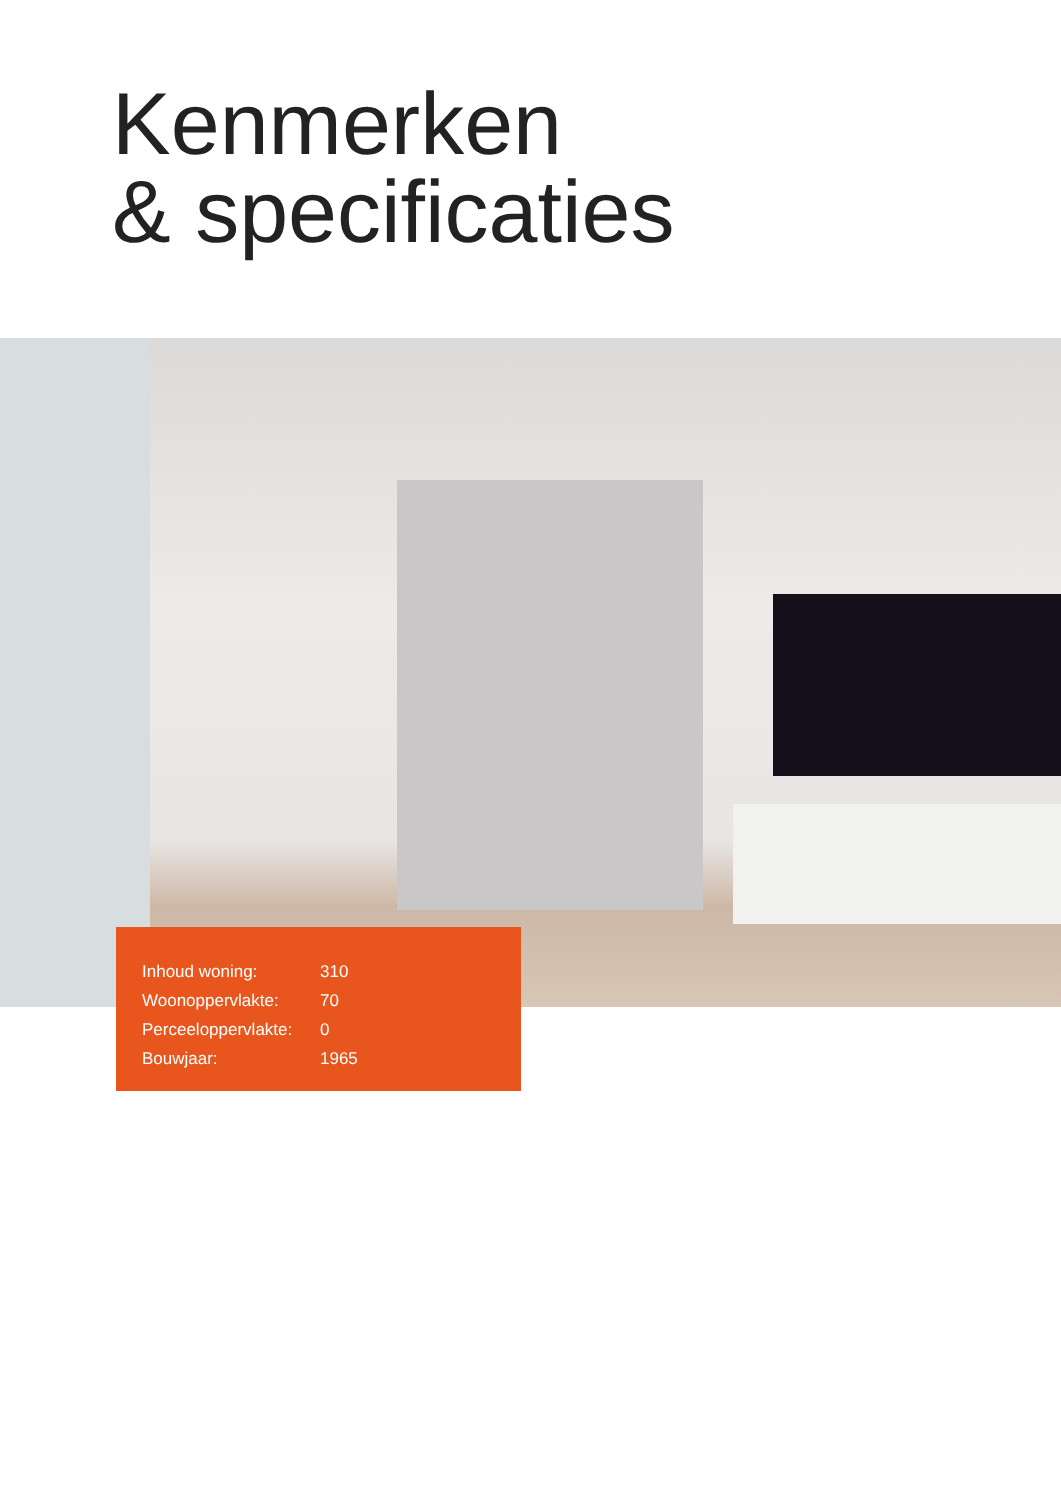Kenmerken
& specificaties
| Inhoud woning: | 310 |
| Woonoppervlakte: | 70 |
| Perceeloppervlakte: | 0 |
| Bouwjaar: | 1965 |